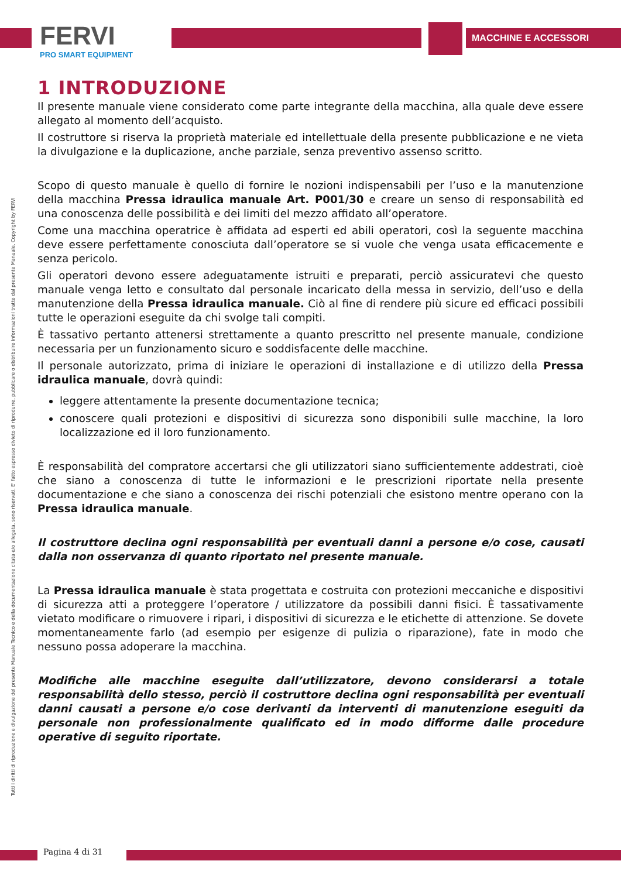FERVI
PRO SMART EQUIPMENT
MACCHINE E ACCESSORI
Tutti i diritti di riproduzione e divulgazione del presente Manuale Tecnico e della documentazione citata e/o allegata, sono riservati. E' fatto espresso divieto di riprodurre, pubblicare o distribuire informazioni tratte dal presente Manuale. Copyright by FERVI
1 INTRODUZIONE
Il presente manuale viene considerato come parte integrante della macchina, alla quale deve essere allegato al momento dell’acquisto.
Il costruttore si riserva la proprietà materiale ed intellettuale della presente pubblicazione e ne vieta la divulgazione e la duplicazione, anche parziale, senza preventivo assenso scritto.
Scopo di questo manuale è quello di fornire le nozioni indispensabili per l’uso e la manutenzione della macchina Pressa idraulica manuale Art. P001/30 e creare un senso di responsabilità ed una conoscenza delle possibilità e dei limiti del mezzo affidato all’operatore.
Come una macchina operatrice è affidata ad esperti ed abili operatori, così la seguente macchina deve essere perfettamente conosciuta dall’operatore se si vuole che venga usata efficacemente e senza pericolo.
Gli operatori devono essere adeguatamente istruiti e preparati, perciò assicuratevi che questo manuale venga letto e consultato dal personale incaricato della messa in servizio, dell’uso e della manutenzione della Pressa idraulica manuale. Ciò al fine di rendere più sicure ed efficaci possibili tutte le operazioni eseguite da chi svolge tali compiti.
È tassativo pertanto attenersi strettamente a quanto prescritto nel presente manuale, condizione necessaria per un funzionamento sicuro e soddisfacente delle macchine.
Il personale autorizzato, prima di iniziare le operazioni di installazione e di utilizzo della Pressa idraulica manuale, dovrà quindi:
leggere attentamente la presente documentazione tecnica;
conoscere quali protezioni e dispositivi di sicurezza sono disponibili sulle macchine, la loro localizzazione ed il loro funzionamento.
È responsabilità del compratore accertarsi che gli utilizzatori siano sufficientemente addestrati, cioè che siano a conoscenza di tutte le informazioni e le prescrizioni riportate nella presente documentazione e che siano a conoscenza dei rischi potenziali che esistono mentre operano con la Pressa idraulica manuale.
Il costruttore declina ogni responsabilità per eventuali danni a persone e/o cose, causati dalla non osservanza di quanto riportato nel presente manuale.
La Pressa idraulica manuale è stata progettata e costruita con protezioni meccaniche e dispositivi di sicurezza atti a proteggere l’operatore / utilizzatore da possibili danni fisici. È tassativamente vietato modificare o rimuovere i ripari, i dispositivi di sicurezza e le etichette di attenzione. Se dovete momentaneamente farlo (ad esempio per esigenze di pulizia o riparazione), fate in modo che nessuno possa adoperare la macchina.
Modifiche alle macchine eseguite dall’utilizzatore, devono considerarsi a totale responsabilità dello stesso, perciò il costruttore declina ogni responsabilità per eventuali danni causati a persone e/o cose derivanti da interventi di manutenzione eseguiti da personale non professionalmente qualificato ed in modo difforme dalle procedure operative di seguito riportate.
Pagina 4 di 31